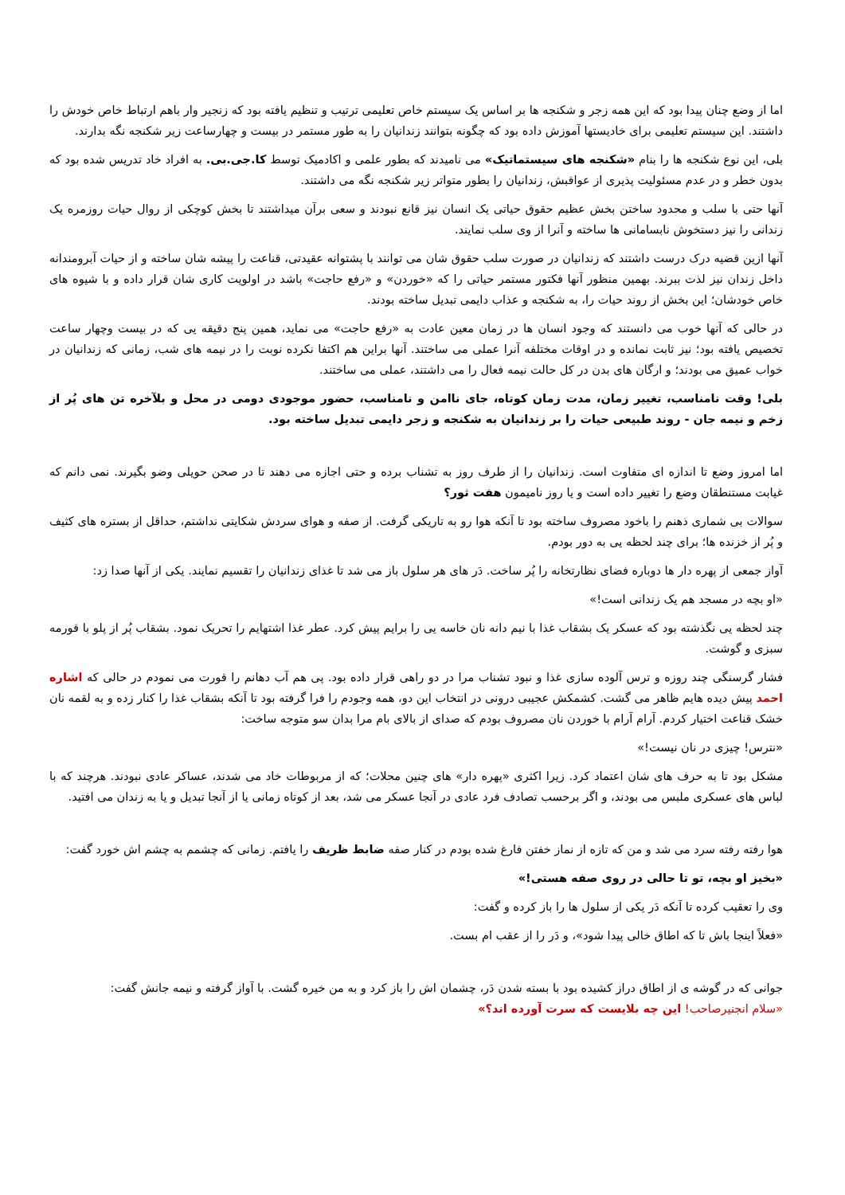اما از وضع چنان پیدا بود که این همه زجر و شکنجه ها بر اساس یک سیستم خاص تعلیمی ترتیب و تنظیم یافته بود که زنجیر وار باهم ارتباط خاص خودش را داشتند. این سیستم تعلیمی برای خادیستها آموزش داده بود که چگونه بتوانند زندانیان را به طور مستمر در بیست و چهارساعت زیر شکنجه نگه بدارند.
بلی، این نوع شکنجه ها را بنام «شکنجه های سیستماتیک» می نامیدند که بطور علمی و اکادمیک توسط کا.جی.بی. به افراد خاد تدریس شده بود که بدون خطر و در عدم مسئولیت پذیری از عواقبش، زندانیان را بطور متواتر زیر شکنجه نگه می داشتند.
آنها حتی با سلب و محدود ساختن بخش عظیم حقوق حیاتی یک انسان نیز قانع نبودند و سعی برآن میداشتند تا بخش کوچکی از روال حیات روزمره یک زندانی را نیز دستخوش نابسامانی ها ساخته و آنرا از وی سلب نمایند.
آنها ازین قضیه درک درست داشتند که زندانیان در صورت سلب حقوق شان می توانند با پشتوانه عقیدتی، قناعت را پیشه شان ساخته و از حیات آبرومندانه داخل زندان نیز لذت ببرند. بهمین منظور آنها فکتور مستمر حیاتی را که «خوردن» و «رفع حاجت» باشد در اولویت کاری شان قرار داده و با شیوه های خاص خودشان؛ این بخش از روند حیات را، به شکنجه و عذاب دایمی تبدیل ساخته بودند.
در حالی که آنها خوب می دانستند که وجود انسان ها در زمان معین عادت به «رفع حاجت» می نماید، همین پنج دقیقه یی که در بیست وچهار ساعت تخصیص یافته بود؛ نیز ثابت نمانده و در اوقات مختلفه آنرا عملی می ساختند. آنها براین هم اکتفا نکرده نوبت را در نیمه های شب، زمانی که زندانیان در خواب عمیق می بودند؛ و ارگان های بدن در کل حالت نیمه فعال را می داشتند، عملی می ساختند.
بلی! وقت نامناسب، تغییر زمان، مدت زمان کوتاه، جای ناامن و نامناسب، حضور موجودی دومی در محل و بلآخره تن های پُر از زخم و نیمه جان - روند طبیعی حیات را بر زندانیان به شکنجه و زجر دایمی تبدیل ساخته بود.
اما امروز وضع تا اندازه ای متفاوت است. زندانیان را از طرف روز به تشناب برده و حتی اجازه می دهند تا در صحن حویلی وضو بگیرند. نمی دانم که غیابت مستنطقان وضع را تغییر داده است و یا روز نامیمون هفت ثور؟
سوالات بی شماری ذهنم را باخود مصروف ساخته بود تا آنکه هوا رو به تاریکی گرفت. از صفه و هوای سردش شکایتی نداشتم، حداقل از بستره های کثیف و پُر از خزنده ها؛ برای چند لحظه یی به دور بودم.
آواز جمعی از پهره دار ها دوباره فضای نظارتخانه را پُر ساخت. دَر های هر سلول باز می شد تا غذای زندانیان را تقسیم نمایند. یکی از آنها صدا زد:
«او بچه در مسجد هم یک زندانی است!»
چند لحظه یی نگذشته بود که عسکر یک بشقاب غذا با نیم دانه نان خاسه یی را برایم پیش کرد. عطر غذا اشتهایم را تحریک نمود. بشقاب پُر از پلو با قورمه سبزی و گوشت.
فشار گرسنگی چند روزه و ترس آلوده سازی غذا و نبود تشناب مرا در دو راهی قرار داده بود. پی هم آب دهانم را قورت می نمودم در حالی که اشاره احمد پیش دیده هایم ظاهر می گشت. کشمکش عجیبی درونی در انتخاب این دو، همه وجودم را فرا گرفته بود تا آنکه بشقاب غذا را کنار زده و به لقمه نان خشک قناعت اختیار کردم. آرام آرام با خوردن نان مصروف بودم که صدای از بالای بام مرا بدان سو متوجه ساخت:
«نترس! چیزی در نان نیست!»
مشکل بود تا به حرف های شان اعتماد کرد. زیرا اکثری «پهره دار» های چنین محلات؛ که از مربوطات خاد می شدند، عساکر عادی نبودند. هرچند که با لباس های عسکری ملبس می بودند، و اگر برحسب تصادف فرد عادی در آنجا عسکر می شد، بعد از کوتاه زمانی یا از آنجا تبدیل و یا به زندان می افتید.
هوا رفته رفته سرد می شد و من که تازه از نماز خفتن فارغ شده بودم در کنار صفه ضابط ظریف را یافتم. زمانی که چشمم به چشم اش خورد گفت:
«بخیز او بچه، تو تا حالی در روی صفه هستی!»
وی را تعقیب کرده تا آنکه دَر یکی از سلول ها را باز کرده و گفت:
«فعلاً اینجا باش تا که اطاق خالی پیدا شود»، و دَر را از عقب ام بست.
جوانی که در گوشه ی از اطاق دراز کشیده بود با بسته شدن دَر، چشمان اش را باز کرد و به من خیره گشت. با آواز گرفته و نیمه جانش گفت:
«سلام انجنیرصاحب! این چه بلایست که سرت آورده اند؟»